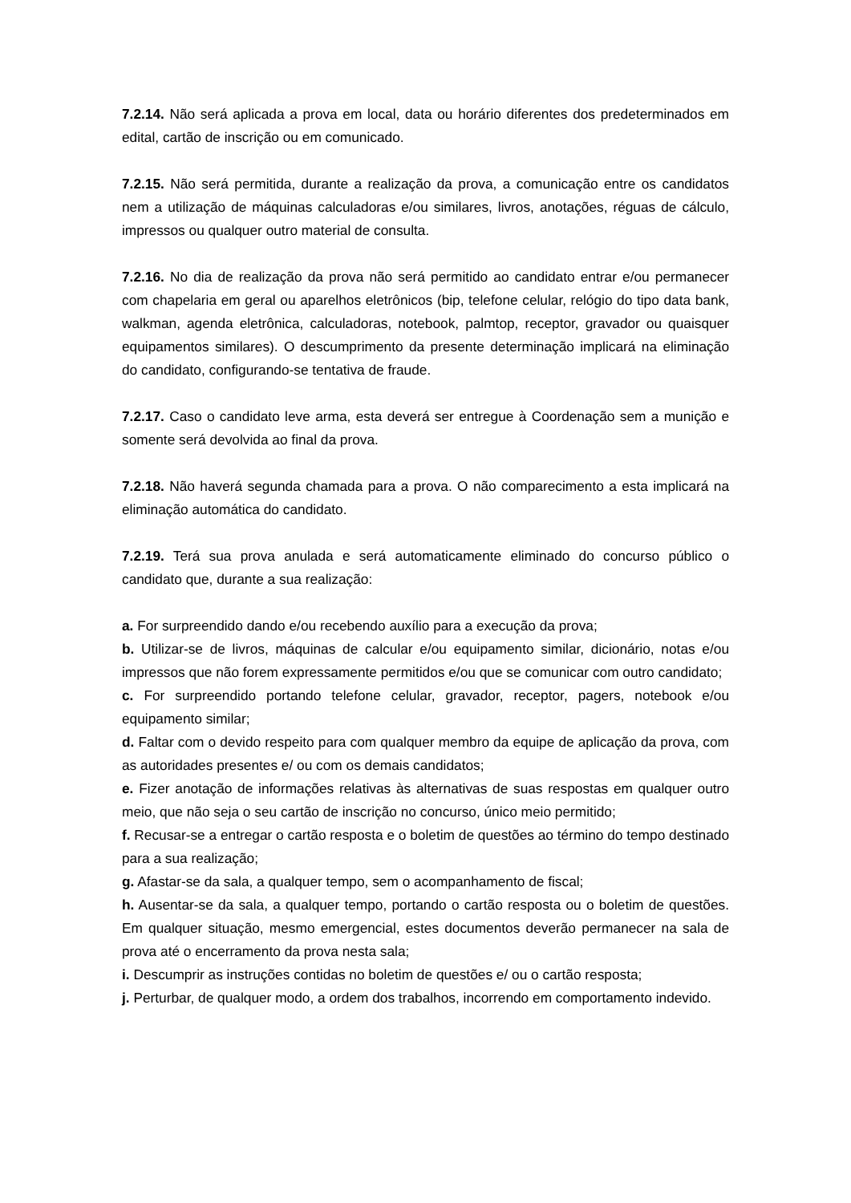7.2.14. Não será aplicada a prova em local, data ou horário diferentes dos predeterminados em edital, cartão de inscrição ou em comunicado.
7.2.15. Não será permitida, durante a realização da prova, a comunicação entre os candidatos nem a utilização de máquinas calculadoras e/ou similares, livros, anotações, réguas de cálculo, impressos ou qualquer outro material de consulta.
7.2.16. No dia de realização da prova não será permitido ao candidato entrar e/ou permanecer com chapelaria em geral ou aparelhos eletrônicos (bip, telefone celular, relógio do tipo data bank, walkman, agenda eletrônica, calculadoras, notebook, palmtop, receptor, gravador ou quaisquer equipamentos similares). O descumprimento da presente determinação implicará na eliminação do candidato, configurando-se tentativa de fraude.
7.2.17. Caso o candidato leve arma, esta deverá ser entregue à Coordenação sem a munição e somente será devolvida ao final da prova.
7.2.18. Não haverá segunda chamada para a prova. O não comparecimento a esta implicará na eliminação automática do candidato.
7.2.19. Terá sua prova anulada e será automaticamente eliminado do concurso público o candidato que, durante a sua realização:
a. For surpreendido dando e/ou recebendo auxílio para a execução da prova;
b. Utilizar-se de livros, máquinas de calcular e/ou equipamento similar, dicionário, notas e/ou impressos que não forem expressamente permitidos e/ou que se comunicar com outro candidato;
c. For surpreendido portando telefone celular, gravador, receptor, pagers, notebook e/ou equipamento similar;
d. Faltar com o devido respeito para com qualquer membro da equipe de aplicação da prova, com as autoridades presentes e/ ou com os demais candidatos;
e. Fizer anotação de informações relativas às alternativas de suas respostas em qualquer outro meio, que não seja o seu cartão de inscrição no concurso, único meio permitido;
f. Recusar-se a entregar o cartão resposta e o boletim de questões ao término do tempo destinado para a sua realização;
g. Afastar-se da sala, a qualquer tempo, sem o acompanhamento de fiscal;
h. Ausentar-se da sala, a qualquer tempo, portando o cartão resposta ou o boletim de questões. Em qualquer situação, mesmo emergencial, estes documentos deverão permanecer na sala de prova até o encerramento da prova nesta sala;
i. Descumprir as instruções contidas no boletim de questões e/ ou o cartão resposta;
j. Perturbar, de qualquer modo, a ordem dos trabalhos, incorrendo em comportamento indevido.